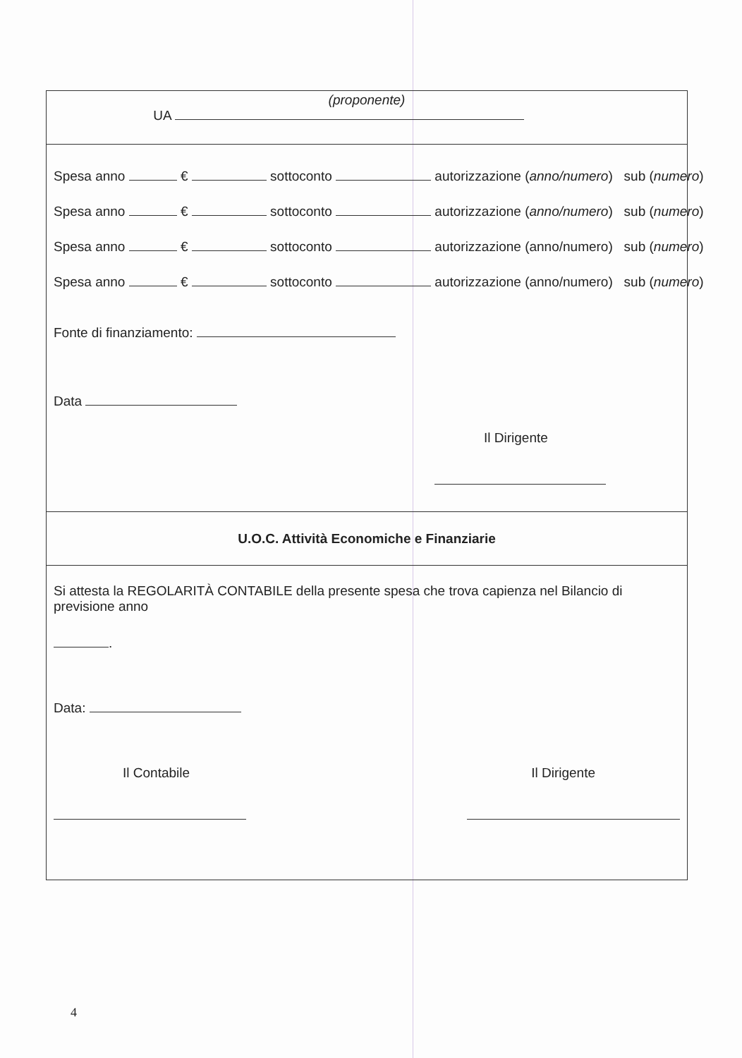(proponente)
UA
Spesa anno € sottoconto autorizzazione (anno/numero) sub (numero)
Spesa anno € sottoconto autorizzazione (anno/numero) sub (numero)
Spesa anno € sottoconto autorizzazione (anno/numero) sub (numero)
Spesa anno € sottoconto autorizzazione (anno/numero) sub (numero)
Fonte di finanziamento:
Data
Il Dirigente
U.O.C. Attività Economiche e Finanziarie
Si attesta la REGOLARITÀ CONTABILE della presente spesa che trova capienza nel Bilancio di previsione anno
.
Data:
Il Contabile Il Dirigente
4